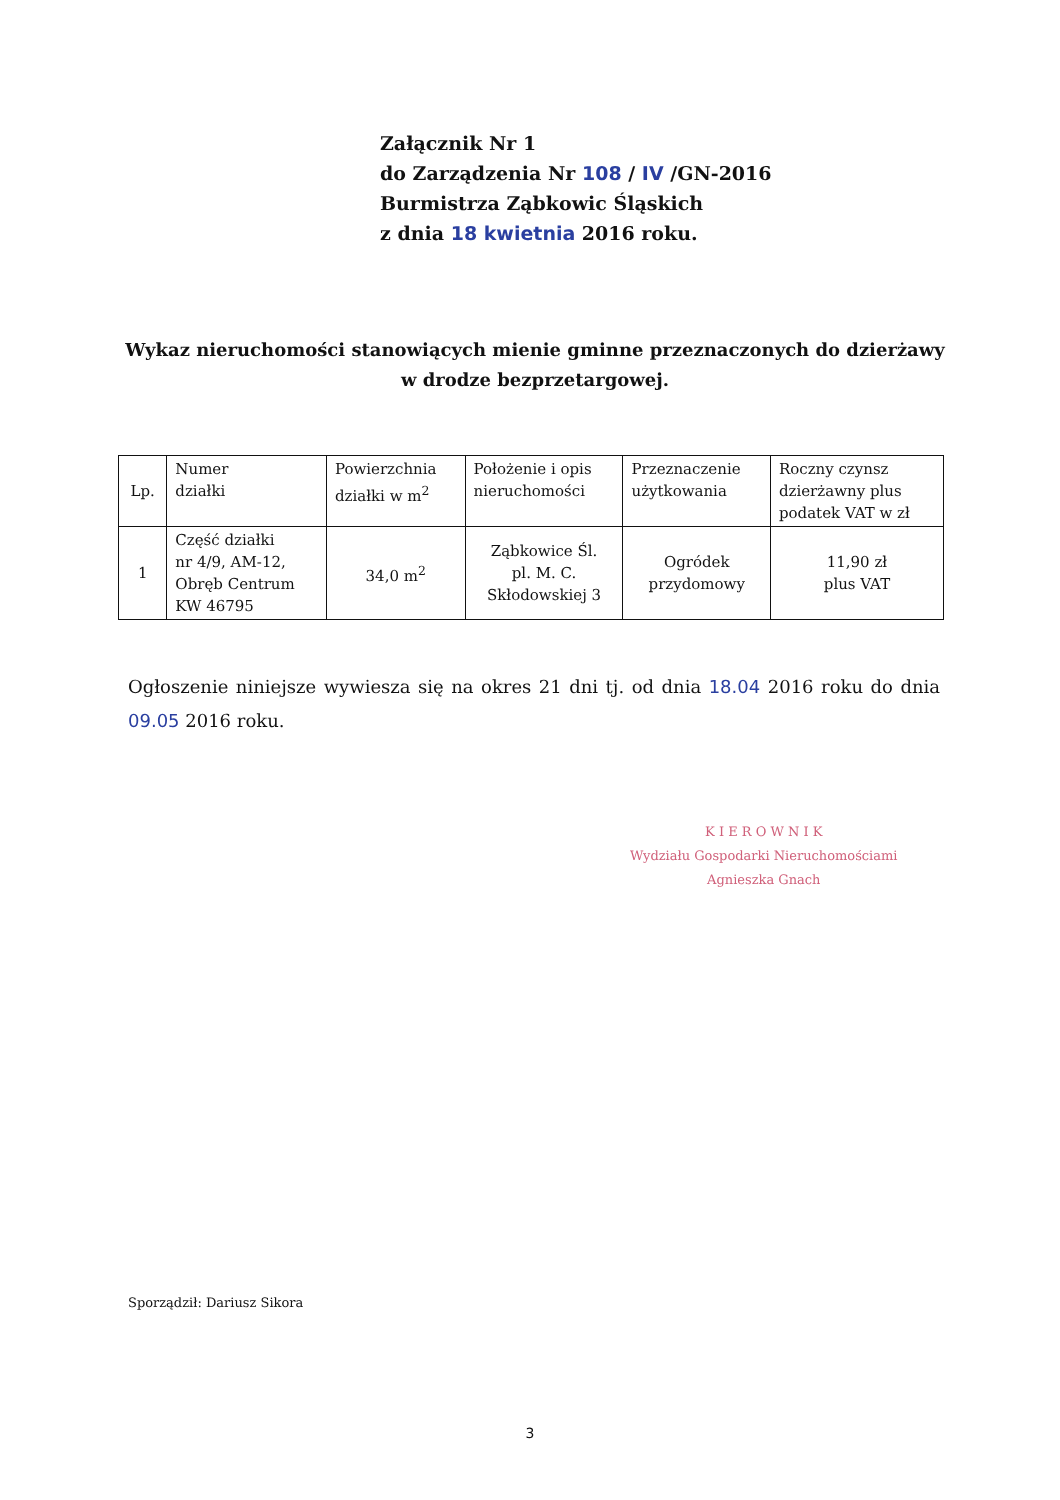Załącznik Nr 1
do Zarządzenia Nr 108 / IV /GN-2016
Burmistrza Ząbkowic Śląskich
z dnia 18 kwietnia 2016 roku.
Wykaz nieruchomości stanowiących mienie gminne przeznaczonych do dzierżawy
w drodze bezprzetargowej.
| Lp. | Numer działki | Powierzchnia działki w m<sup>2</sup> | Położenie i opis nieruchomości | Przeznaczenie użytkowania | Roczny czynsz dzierżawny plus podatek VAT w zł |
| --- | --- | --- | --- | --- | --- |
| 1 | Część działki nr 4/9, AM-12, Obręb Centrum KW 46795 | 34,0 m<sup>2</sup> | Ząbkowice Śl. pl. M. C. Skłodowskiej 3 | Ogródek przydomowy | 11,90 zł plus VAT |
Ogłoszenie niniejsze wywiesza się na okres 21 dni tj. od dnia 18.04 2016 roku do dnia 09.05 2016 roku.
K I E R O W N I K
Wydziału Gospodarki Nieruchomościami
Agnieszka Gnach
Sporządził: Dariusz Sikora
3